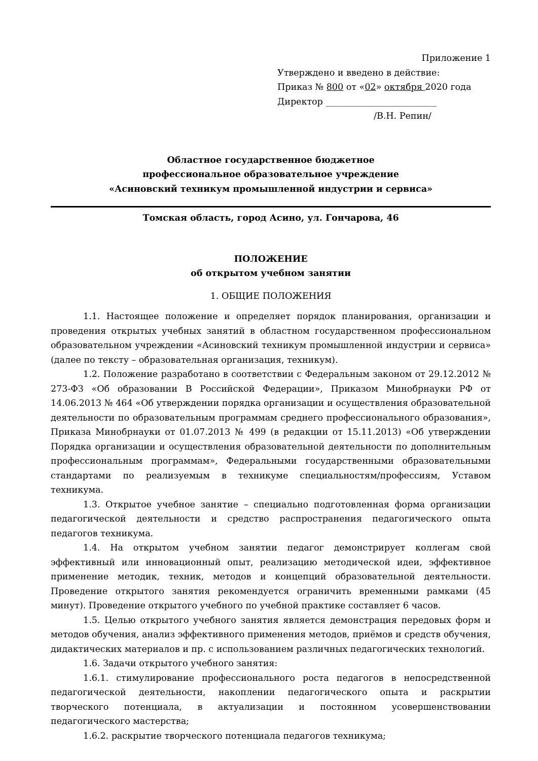Приложение 1
Утверждено и введено в действие:
Приказ № 800 от «02» октября 2020 года
Директор _________________________
/В.Н. Репин/
Областное государственное бюджетное
профессиональное образовательное учреждение
«Асиновский техникум промышленной индустрии и сервиса»
Томская область, город Асино, ул. Гончарова, 46
ПОЛОЖЕНИЕ
об открытом учебном занятии
1. ОБЩИЕ ПОЛОЖЕНИЯ
1.1. Настоящее положение и определяет порядок планирования, организации и проведения открытых учебных занятий в областном государственном профессиональном образовательном учреждении «Асиновский техникум промышленной индустрии и сервиса» (далее по тексту – образовательная организация, техникум).
1.2. Положение разработано в соответствии с Федеральным законом от 29.12.2012 № 273-ФЗ «Об образовании В Российской Федерации», Приказом Минобрнауки РФ от 14.06.2013 № 464 «Об утверждении порядка организации и осуществления образовательной деятельности по образовательным программам среднего профессионального образования», Приказа Минобрнауки от 01.07.2013 № 499 (в редакции от 15.11.2013) «Об утверждении Порядка организации и осуществления образовательной деятельности по дополнительным профессиональным программам», Федеральными государственными образовательными стандартами по реализуемым в техникуме специальностям/профессиям, Уставом техникума.
1.3. Открытое учебное занятие – специально подготовленная форма организации педагогической деятельности и средство распространения педагогического опыта педагогов техникума.
1.4. На открытом учебном занятии педагог демонстрирует коллегам свой эффективный или инновационный опыт, реализацию методической идеи, эффективное применение методик, техник, методов и концепций образовательной деятельности. Проведение открытого занятия рекомендуется ограничить временными рамками (45 минут). Проведение открытого учебного по учебной практике составляет 6 часов.
1.5. Целью открытого учебного занятия является демонстрация передовых форм и методов обучения, анализ эффективного применения методов, приёмов и средств обучения, дидактических материалов и пр. с использованием различных педагогических технологий.
1.6. Задачи открытого учебного занятия:
1.6.1. стимулирование профессионального роста педагогов в непосредственной педагогической деятельности, накоплении педагогического опыта и раскрытии творческого потенциала, в актуализации и постоянном усовершенствовании педагогического мастерства;
1.6.2. раскрытие творческого потенциала педагогов техникума;